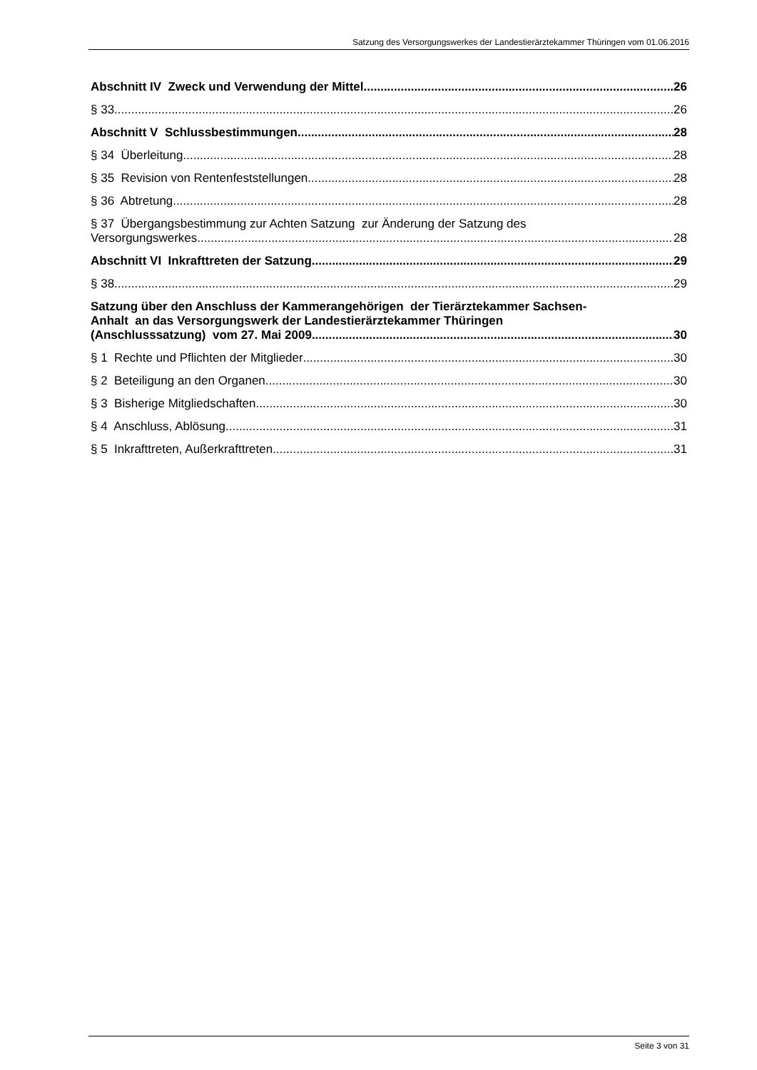Satzung des Versorgungswerkes der Landestierärztekammer Thüringen vom 01.06.2016
Abschnitt IV Zweck und Verwendung der Mittel 26
§ 33 26
Abschnitt V Schlussbestimmungen 28
§ 34 Überleitung 28
§ 35 Revision von Rentenfeststellungen 28
§ 36 Abtretung 28
§ 37 Übergangsbestimmung zur Achten Satzung zur Änderung der Satzung des
Versorgungswerkes 28
Abschnitt VI Inkrafttreten der Satzung 29
§ 38 29
Satzung über den Anschluss der Kammerangehörigen der Tierärztekammer Sachsen-
Anhalt an das Versorgungswerk der Landestierärztekammer Thüringen
(Anschlusssatzung) vom 27. Mai 2009 30
§ 1 Rechte und Pflichten der Mitglieder 30
§ 2 Beteiligung an den Organen 30
§ 3 Bisherige Mitgliedschaften 30
§ 4 Anschluss, Ablösung 31
§ 5 Inkrafttreten, Außerkrafttreten 31
Seite 3 von 31